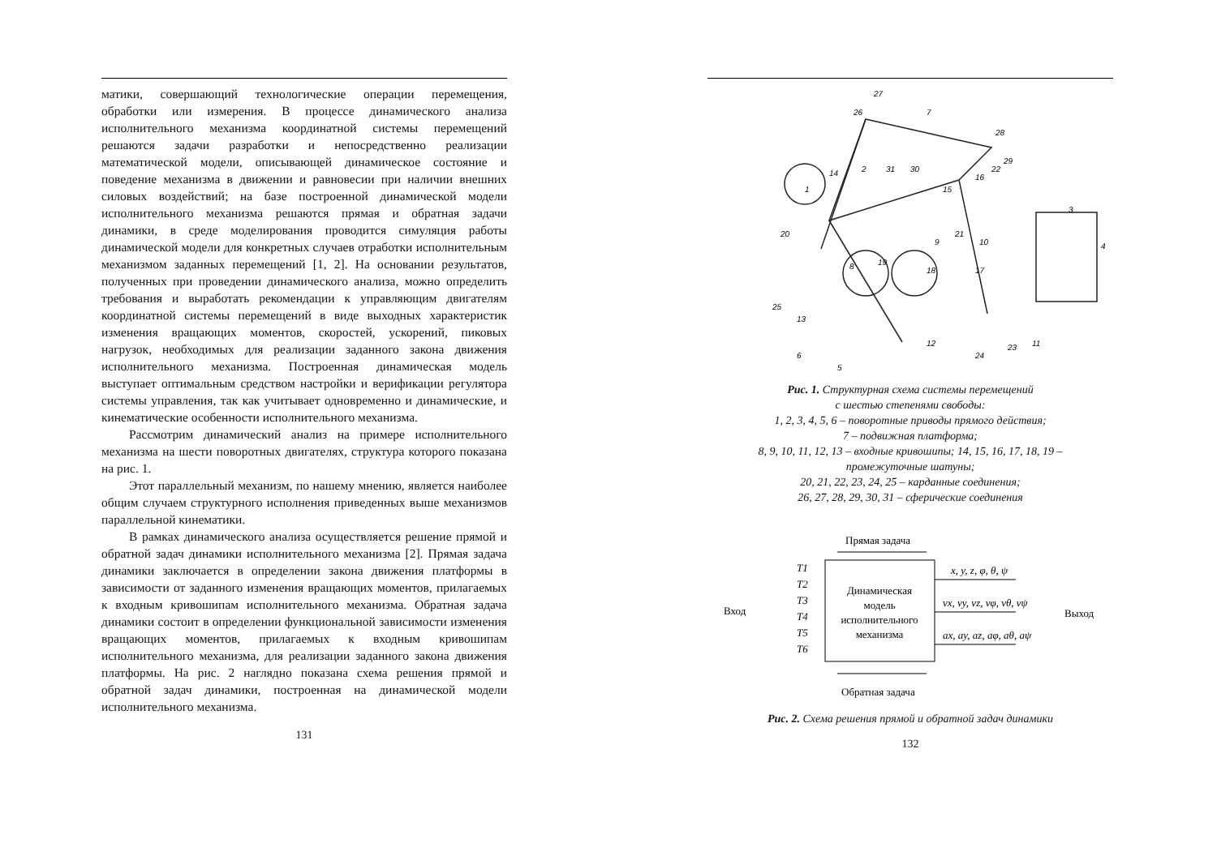матики, совершающий технологические операции перемещения, обработки или измерения. В процессе динамического анализа исполнительного механизма координатной системы перемещений решаются задачи разработки и непосредственно реализации математической модели, описывающей динамическое состояние и поведение механизма в движении и равновесии при наличии внешних силовых воздействий; на базе построенной динамической модели исполнительного механизма решаются прямая и обратная задачи динамики, в среде моделирования проводится симуляция работы динамической модели для конкретных случаев отработки исполнительным механизмом заданных перемещений [1, 2]. На основании результатов, полученных при проведении динамического анализа, можно определить требования и выработать рекомендации к управляющим двигателям координатной системы перемещений в виде выходных характеристик изменения вращающих моментов, скоростей, ускорений, пиковых нагрузок, необходимых для реализации заданного закона движения исполнительного механизма. Построенная динамическая модель выступает оптимальным средством настройки и верификации регулятора системы управления, так как учитывает одновременно и динамические, и кинематические особенности исполнительного механизма.
Рассмотрим динамический анализ на примере исполнительного механизма на шести поворотных двигателях, структура которого показана на рис. 1.
Этот параллельный механизм, по нашему мнению, является наиболее общим случаем структурного исполнения приведенных выше механизмов параллельной кинематики.
В рамках динамического анализа осуществляется решение прямой и обратной задач динамики исполнительного механизма [2]. Прямая задача динамики заключается в определении закона движения платформы в зависимости от заданного изменения вращающих моментов, прилагаемых к входным кривошипам исполнительного механизма. Обратная задача динамики состоит в определении функциональной зависимости изменения вращающих моментов, прилагаемых к входным кривошипам исполнительного механизма, для реализации заданного закона движения платформы. На рис. 2 наглядно показана схема решения прямой и обратной задач динамики, построенная на динамической модели исполнительного механизма.
131
26
27
7
28
29
14
2
31
30
1
15
16
22
3
4
21
9
10
20
8
19
18
17
25
13
12
24
23
11
6
5
Рис. 1. Структурная схема системы перемещений
с шестью степенями свободы:
1, 2, 3, 4, 5, 6 – поворотные приводы прямого действия;
7 – подвижная платформа;
8, 9, 10, 11, 12, 13 – входные кривошипы; 14, 15, 16, 17, 18, 19 –
промежуточные шатуны;
20, 21, 22, 23, 24, 25 – карданные соединения;
26, 27, 28, 29, 30, 31 – сферические соединения
Прямая задача
Динамическая
модель
исполнительного
механизма
Вход
Выход
T1
T2
T3
T4
T5
T6
x, y, z, φ, θ, ψ
vx, vy, vz, vφ, vθ, vψ
ax, ay, az, aφ, aθ, aψ
Обратная задача
Рис. 2. Схема решения прямой и обратной задач динамики
132